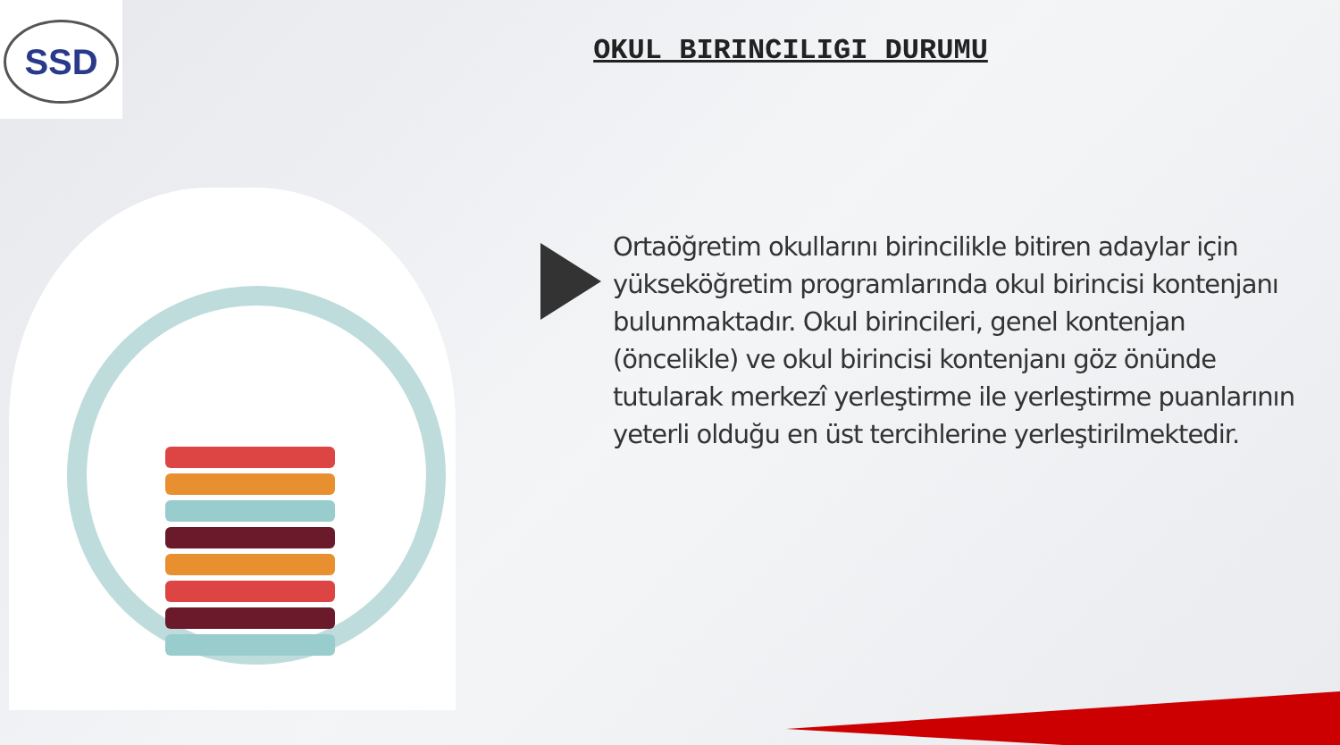SSD
OKUL BIRINCILIGI DURUMU
Ortaöğretim okullarını birincilikle bitiren adaylar için yükseköğretim programlarında okul birincisi kontenjanı bulunmaktadır. Okul birincileri, genel kontenjan (öncelikle) ve okul birincisi kontenjanı göz önünde tutularak merkezî yerleştirme ile yerleştirme puanlarının yeterli olduğu en üst tercihlerine yerleştirilmektedir.